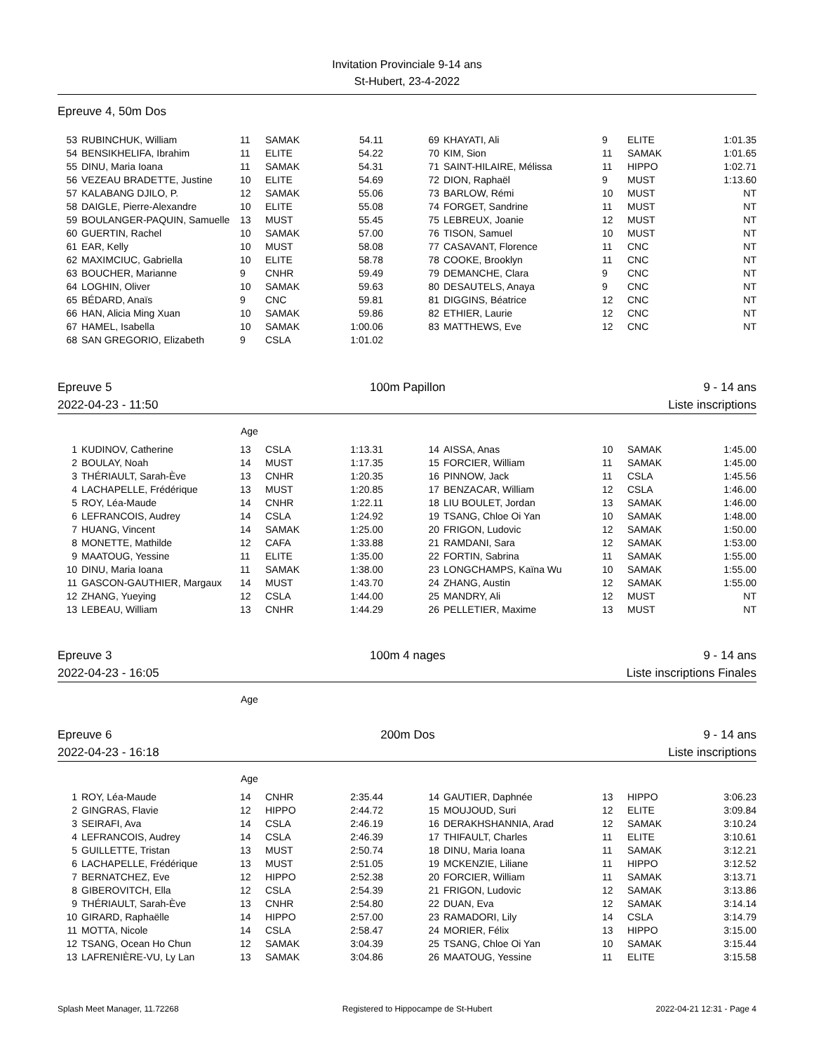Invitation Provinciale 9-14 ans
St-Hubert, 23-4-2022
Epreuve 4, 50m Dos
| 53 | RUBINCHUK, William | 11 | SAMAK | 54.11 | 69 | KHAYATI, Ali | 9 | ELITE | 1:01.35 |
| 54 | BENSIKHELIFA, Ibrahim | 11 | ELITE | 54.22 | 70 | KIM, Sion | 11 | SAMAK | 1:01.65 |
| 55 | DINU, Maria Ioana | 11 | SAMAK | 54.31 | 71 | SAINT-HILAIRE, Mélissa | 11 | HIPPO | 1:02.71 |
| 56 | VEZEAU BRADETTE, Justine | 10 | ELITE | 54.69 | 72 | DION, Raphaël | 9 | MUST | 1:13.60 |
| 57 | KALABANG DJILO, P. | 12 | SAMAK | 55.06 | 73 | BARLOW, Rémi | 10 | MUST | NT |
| 58 | DAIGLE, Pierre-Alexandre | 10 | ELITE | 55.08 | 74 | FORGET, Sandrine | 11 | MUST | NT |
| 59 | BOULANGER-PAQUIN, Samuelle | 13 | MUST | 55.45 | 75 | LEBREUX, Joanie | 12 | MUST | NT |
| 60 | GUERTIN, Rachel | 10 | SAMAK | 57.00 | 76 | TISON, Samuel | 10 | MUST | NT |
| 61 | EAR, Kelly | 10 | MUST | 58.08 | 77 | CASAVANT, Florence | 11 | CNC | NT |
| 62 | MAXIMCIUC, Gabriella | 10 | ELITE | 58.78 | 78 | COOKE, Brooklyn | 11 | CNC | NT |
| 63 | BOUCHER, Marianne | 9 | CNHR | 59.49 | 79 | DEMANCHE, Clara | 9 | CNC | NT |
| 64 | LOGHIN, Oliver | 10 | SAMAK | 59.63 | 80 | DESAUTELS, Anaya | 9 | CNC | NT |
| 65 | BÉDARD, Anaïs | 9 | CNC | 59.81 | 81 | DIGGINS, Béatrice | 12 | CNC | NT |
| 66 | HAN, Alicia Ming Xuan | 10 | SAMAK | 59.86 | 82 | ETHIER, Laurie | 12 | CNC | NT |
| 67 | HAMEL, Isabella | 10 | SAMAK | 1:00.06 | 83 | MATTHEWS, Eve | 12 | CNC | NT |
| 68 | SAN GREGORIO, Elizabeth | 9 | CSLA | 1:01.02 | | | | | |
Epreuve 5 100m Papillon 9 - 14 ans
2022-04-23 - 11:50 Liste inscriptions
Age
| 1 | KUDINOV, Catherine | 13 | CSLA | 1:13.31 | 14 | AISSA, Anas | 10 | SAMAK | 1:45.00 |
| 2 | BOULAY, Noah | 14 | MUST | 1:17.35 | 15 | FORCIER, William | 11 | SAMAK | 1:45.00 |
| 3 | THÉRIAULT, Sarah-Ève | 13 | CNHR | 1:20.35 | 16 | PINNOW, Jack | 11 | CSLA | 1:45.56 |
| 4 | LACHAPELLE, Frédérique | 13 | MUST | 1:20.85 | 17 | BENZACAR, William | 12 | CSLA | 1:46.00 |
| 5 | ROY, Léa-Maude | 14 | CNHR | 1:22.11 | 18 | LIU BOULET, Jordan | 13 | SAMAK | 1:46.00 |
| 6 | LEFRANCOIS, Audrey | 14 | CSLA | 1:24.92 | 19 | TSANG, Chloe Oi Yan | 10 | SAMAK | 1:48.00 |
| 7 | HUANG, Vincent | 14 | SAMAK | 1:25.00 | 20 | FRIGON, Ludovic | 12 | SAMAK | 1:50.00 |
| 8 | MONETTE, Mathilde | 12 | CAFA | 1:33.88 | 21 | RAMDANI, Sara | 12 | SAMAK | 1:53.00 |
| 9 | MAATOUG, Yessine | 11 | ELITE | 1:35.00 | 22 | FORTIN, Sabrina | 11 | SAMAK | 1:55.00 |
| 10 | DINU, Maria Ioana | 11 | SAMAK | 1:38.00 | 23 | LONGCHAMPS, Kaïna Wu | 10 | SAMAK | 1:55.00 |
| 11 | GASCON-GAUTHIER, Margaux | 14 | MUST | 1:43.70 | 24 | ZHANG, Austin | 12 | SAMAK | 1:55.00 |
| 12 | ZHANG, Yueying | 12 | CSLA | 1:44.00 | 25 | MANDRY, Ali | 12 | MUST | NT |
| 13 | LEBEAU, William | 13 | CNHR | 1:44.29 | 26 | PELLETIER, Maxime | 13 | MUST | NT |
Epreuve 3 100m 4 nages 9 - 14 ans
2022-04-23 - 16:05 Liste inscriptions Finales
Age
Epreuve 6 200m Dos 9 - 14 ans
2022-04-23 - 16:18 Liste inscriptions
Age
| 1 | ROY, Léa-Maude | 14 | CNHR | 2:35.44 | 14 | GAUTIER, Daphnée | 13 | HIPPO | 3:06.23 |
| 2 | GINGRAS, Flavie | 12 | HIPPO | 2:44.72 | 15 | MOUJOUD, Suri | 12 | ELITE | 3:09.84 |
| 3 | SEIRAFI, Ava | 14 | CSLA | 2:46.19 | 16 | DERAKHSHANNIA, Arad | 12 | SAMAK | 3:10.24 |
| 4 | LEFRANCOIS, Audrey | 14 | CSLA | 2:46.39 | 17 | THIFAULT, Charles | 11 | ELITE | 3:10.61 |
| 5 | GUILLETTE, Tristan | 13 | MUST | 2:50.74 | 18 | DINU, Maria Ioana | 11 | SAMAK | 3:12.21 |
| 6 | LACHAPELLE, Frédérique | 13 | MUST | 2:51.05 | 19 | MCKENZIE, Liliane | 11 | HIPPO | 3:12.52 |
| 7 | BERNATCHEZ, Eve | 12 | HIPPO | 2:52.38 | 20 | FORCIER, William | 11 | SAMAK | 3:13.71 |
| 8 | GIBEROVITCH, Ella | 12 | CSLA | 2:54.39 | 21 | FRIGON, Ludovic | 12 | SAMAK | 3:13.86 |
| 9 | THÉRIAULT, Sarah-Ève | 13 | CNHR | 2:54.80 | 22 | DUAN, Eva | 12 | SAMAK | 3:14.14 |
| 10 | GIRARD, Raphaëlle | 14 | HIPPO | 2:57.00 | 23 | RAMADORI, Lily | 14 | CSLA | 3:14.79 |
| 11 | MOTTA, Nicole | 14 | CSLA | 2:58.47 | 24 | MORIER, Félix | 13 | HIPPO | 3:15.00 |
| 12 | TSANG, Ocean Ho Chun | 12 | SAMAK | 3:04.39 | 25 | TSANG, Chloe Oi Yan | 10 | SAMAK | 3:15.44 |
| 13 | LAFRENIÈRE-VU, Ly Lan | 13 | SAMAK | 3:04.86 | 26 | MAATOUG, Yessine | 11 | ELITE | 3:15.58 |
Splash Meet Manager, 11.72268 Registered to Hippocampe de St-Hubert 2022-04-21 12:31 - Page 4